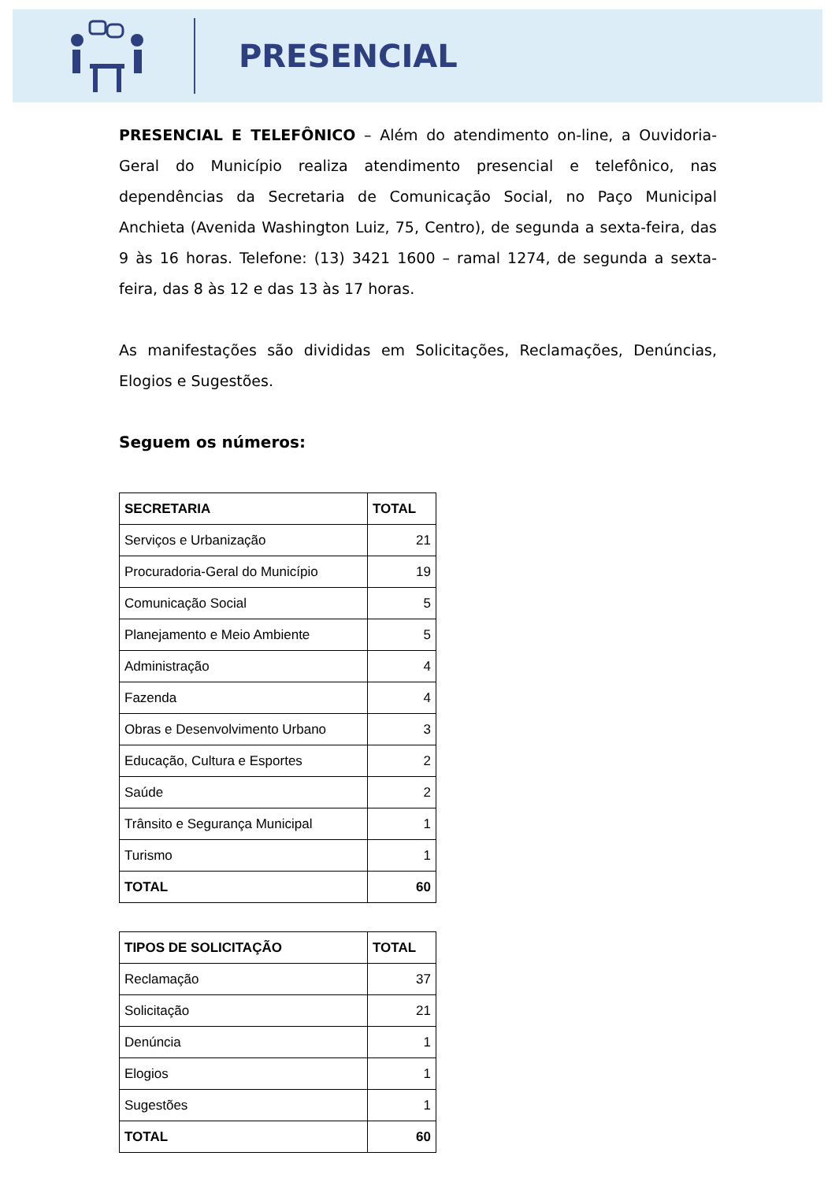PRESENCIAL
PRESENCIAL E TELEFÔNICO – Além do atendimento on-line, a Ouvidoria-Geral do Município realiza atendimento presencial e telefônico, nas dependências da Secretaria de Comunicação Social, no Paço Municipal Anchieta (Avenida Washington Luiz, 75, Centro), de segunda a sexta-feira, das 9 às 16 horas. Telefone: (13) 3421 1600 – ramal 1274, de segunda a sexta-feira, das 8 às 12 e das 13 às 17 horas.
As manifestações são divididas em Solicitações, Reclamações, Denúncias, Elogios e Sugestões.
Seguem os números:
| SECRETARIA | TOTAL |
| --- | --- |
| Serviços e Urbanização | 21 |
| Procuradoria-Geral do Município | 19 |
| Comunicação Social | 5 |
| Planejamento e Meio Ambiente | 5 |
| Administração | 4 |
| Fazenda | 4 |
| Obras e Desenvolvimento Urbano | 3 |
| Educação, Cultura e Esportes | 2 |
| Saúde | 2 |
| Trânsito e Segurança Municipal | 1 |
| Turismo | 1 |
| TOTAL | 60 |
| TIPOS DE SOLICITAÇÃO | TOTAL |
| --- | --- |
| Reclamação | 37 |
| Solicitação | 21 |
| Denúncia | 1 |
| Elogios | 1 |
| Sugestões | 1 |
| TOTAL | 60 |